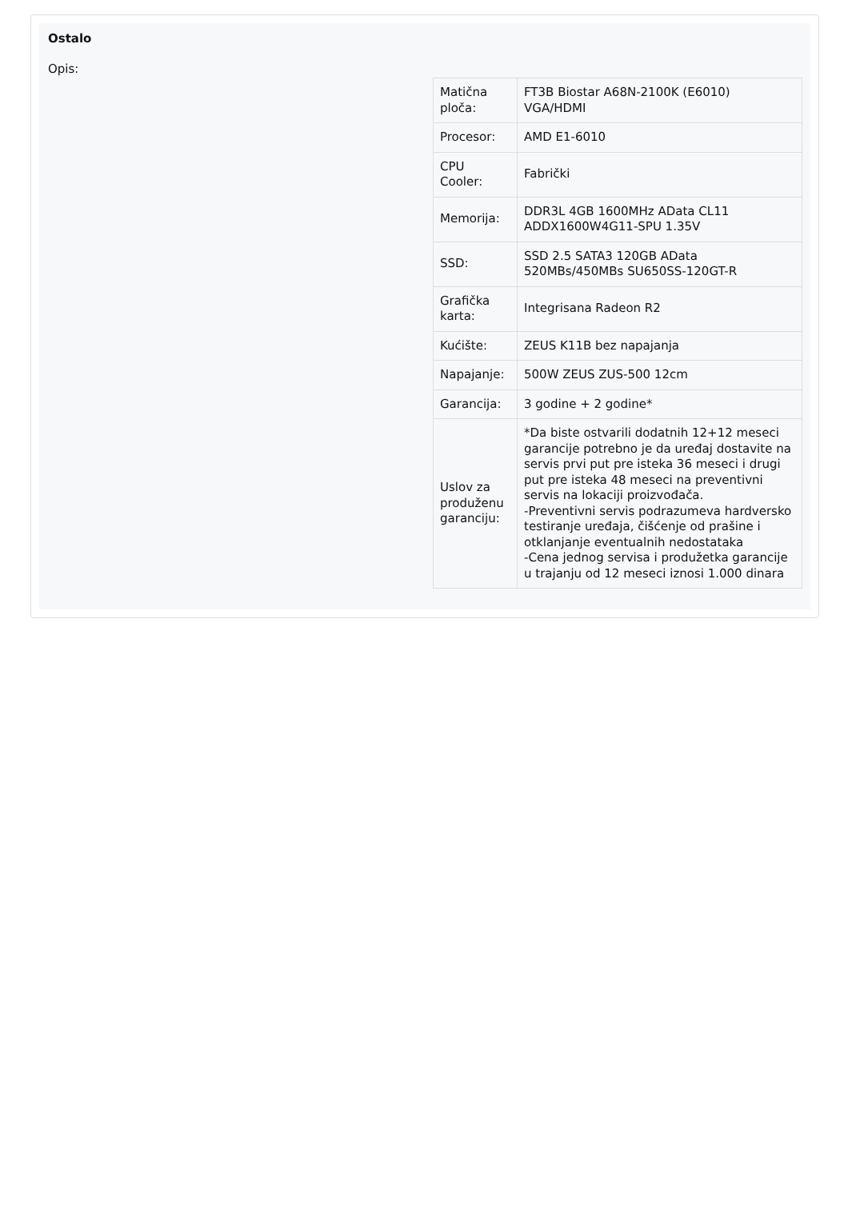Ostalo
Opis:
| Matična ploča: | FT3B Biostar A68N-2100K (E6010) VGA/HDMI |
| Procesor: | AMD E1-6010 |
| CPU Cooler: | Fabrički |
| Memorija: | DDR3L 4GB 1600MHz AData CL11 ADDX1600W4G11-SPU 1.35V |
| SSD: | SSD 2.5 SATA3 120GB AData 520MBs/450MBs SU650SS-120GT-R |
| Grafička karta: | Integrisana Radeon R2 |
| Kućište: | ZEUS K11B bez napajanja |
| Napajanje: | 500W ZEUS ZUS-500 12cm |
| Garancija: | 3 godine + 2 godine* |
| Uslov za produženu garanciju: | *Da biste ostvarili dodatnih 12+12 meseci garancije potrebno je da uređaj dostavite na servis prvi put pre isteka 36 meseci i drugi put pre isteka 48 meseci na preventivni servis na lokaciji proizvođača. -Preventivni servis podrazumeva hardversko testiranje uređaja, čišćenje od prašine i otklanjanje eventualnih nedostataka -Cena jednog servisa i produžetka garancije u trajanju od 12 meseci iznosi 1.000 dinara |